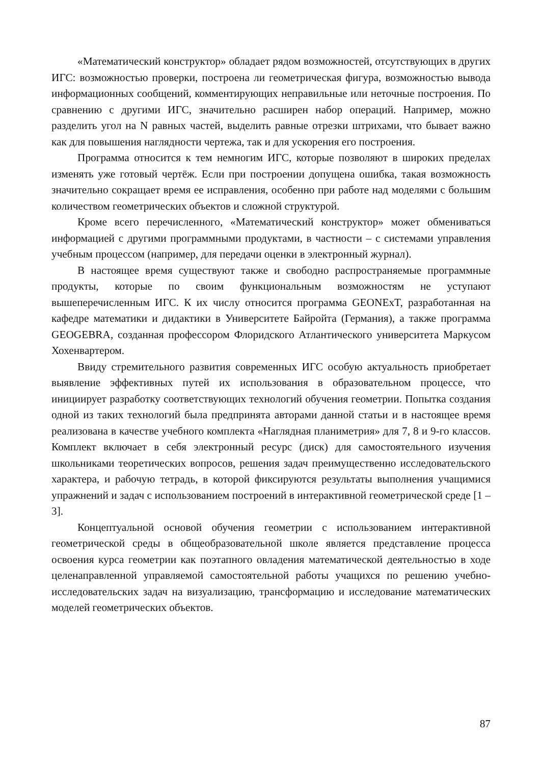«Математический конструктор» обладает рядом возможностей, отсутствующих в других ИГС: возможностью проверки, построена ли геометрическая фигура, возможностью вывода информационных сообщений, комментирующих неправильные или неточные построения. По сравнению с другими ИГС, значительно расширен набор операций. Например, можно разделить угол на N равных частей, выделить равные отрезки штрихами, что бывает важно как для повышения наглядности чертежа, так и для ускорения его построения.
Программа относится к тем немногим ИГС, которые позволяют в широких пределах изменять уже готовый чертёж. Если при построении допущена ошибка, такая возможность значительно сокращает время ее исправления, особенно при работе над моделями с большим количеством геометрических объектов и сложной структурой.
Кроме всего перечисленного, «Математический конструктор» может обмениваться информацией с другими программными продуктами, в частности – с системами управления учебным процессом (например, для передачи оценки в электронный журнал).
В настоящее время существуют также и свободно распространяемые программные продукты, которые по своим функциональным возможностям не уступают вышеперечисленным ИГС. К их числу относится программа GEONExT, разработанная на кафедре математики и дидактики в Университете Байройта (Германия), а также программа GEOGEBRA, созданная профессором Флоридского Атлантического университета Маркусом Хохенвартером.
Ввиду стремительного развития современных ИГС особую актуальность приобретает выявление эффективных путей их использования в образовательном процессе, что инициирует разработку соответствующих технологий обучения геометрии. Попытка создания одной из таких технологий была предпринята авторами данной статьи и в настоящее время реализована в качестве учебного комплекта «Наглядная планиметрия» для 7, 8 и 9-го классов. Комплект включает в себя электронный ресурс (диск) для самостоятельного изучения школьниками теоретических вопросов, решения задач преимущественно исследовательского характера, и рабочую тетрадь, в которой фиксируются результаты выполнения учащимися упражнений и задач с использованием построений в интерактивной геометрической среде [1 – 3].
Концептуальной основой обучения геометрии с использованием интерактивной геометрической среды в общеобразовательной школе является представление процесса освоения курса геометрии как поэтапного овладения математической деятельностью в ходе целенаправленной управляемой самостоятельной работы учащихся по решению учебно-исследовательских задач на визуализацию, трансформацию и исследование математических моделей геометрических объектов.
87